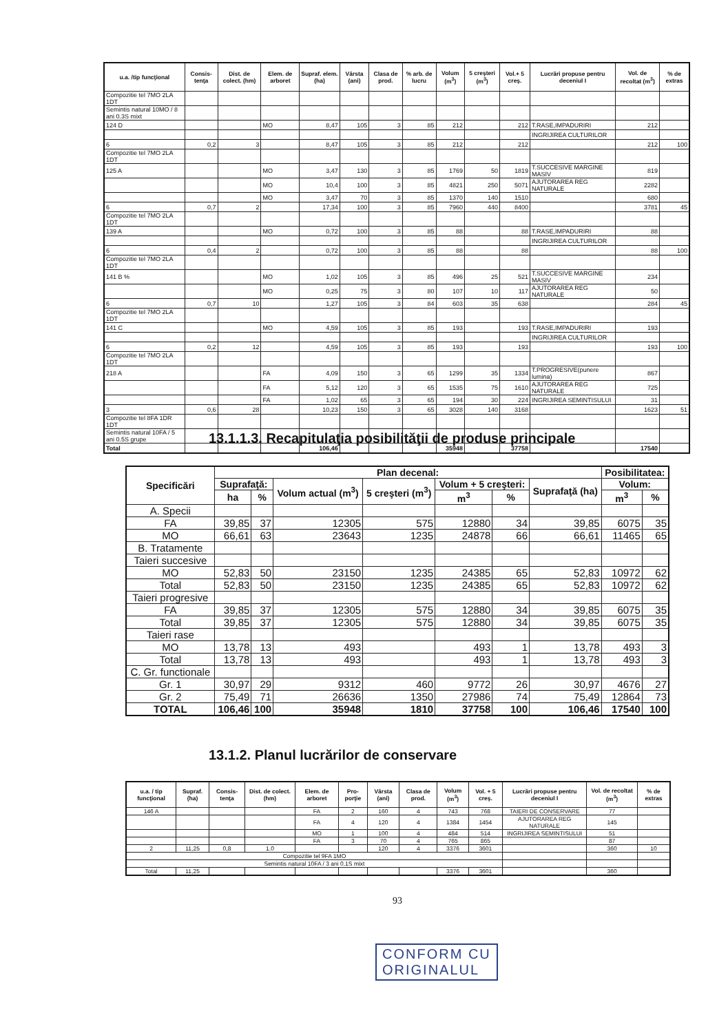| u.a. /tip funcţional | Consis-tenţa | Dist. de colect. (hm) | Elem. de arboret | Supraf. elem. (ha) | Vârsta (ani) | Clasa de prod. | % arb. de lucru | Volum (m<sup>3</sup>) | 5 creşteri (m<sup>3</sup>) | Vol.+ 5 creş. | Lucrări propuse pentru deceniul I | Vol. de recoltat (m<sup>3</sup>) | % de extras |
| --- | --- | --- | --- | --- | --- | --- | --- | --- | --- | --- | --- | --- | --- |
| Compozitie tel 7MO 2LA 1DT | | | | | | | | | | | | | |
| Semintis natural 10MO / 8 ani 0.3S mixt | | | | | | | | | | | | | |
| 124 D | | | MO | 8,47 | 105 | 3 | 85 | 212 | | 212 | T.RASE,IMPADURIRI | 212 | |
| | | | | | | | | | | | INGRIJIREA CULTURILOR | | |
| 6 | 0,2 | 3 | | 8,47 | 105 | 3 | 85 | 212 | | 212 | | 212 | 100 |
| Compozitie tel 7MO 2LA 1DT | | | | | | | | | | | | | |
| 125 A | | | MO | 3,47 | 130 | 3 | 85 | 1769 | 50 | 1819 | T.SUCCESIVE MARGINE MASIV | 819 | |
| | | | MO | 10,4 | 100 | 3 | 85 | 4821 | 250 | 5071 | AJUTORAREA REG NATURALE | 2282 | |
| | | | MO | 3,47 | 70 | 3 | 85 | 1370 | 140 | 1510 | | 680 | |
| 6 | 0,7 | 2 | | 17,34 | 100 | 3 | 85 | 7960 | 440 | 8400 | | 3781 | 45 |
| Compozitie tel 7MO 2LA 1DT | | | | | | | | | | | | | |
| 139 A | | | MO | 0,72 | 100 | 3 | 85 | 88 | | 88 | T.RASE,IMPADURIRI | 88 | |
| | | | | | | | | | | | INGRIJIREA CULTURILOR | | |
| 6 | 0,4 | 2 | | 0,72 | 100 | 3 | 85 | 88 | | 88 | | 88 | 100 |
| Compozitie tel 7MO 2LA 1DT | | | | | | | | | | | | | |
| 141 B % | | | MO | 1,02 | 105 | 3 | 85 | 496 | 25 | 521 | T.SUCCESIVE MARGINE MASIV | 234 | |
| | | | MO | 0,25 | 75 | 3 | 80 | 107 | 10 | 117 | AJUTORAREA REG NATURALE | 50 | |
| 6 | 0,7 | 10 | | 1,27 | 105 | 3 | 84 | 603 | 35 | 638 | | 284 | 45 |
| Compozitie tel 7MO 2LA 1DT | | | | | | | | | | | | | |
| 141 C | | | MO | 4,59 | 105 | 3 | 85 | 193 | | 193 | T.RASE,IMPADURIRI | 193 | |
| | | | | | | | | | | | INGRIJIREA CULTURILOR | | |
| 6 | 0,2 | 12 | | 4,59 | 105 | 3 | 85 | 193 | | 193 | | 193 | 100 |
| Compozitie tel 7MO 2LA 1DT | | | | | | | | | | | | | |
| 218 A | | | FA | 4,09 | 150 | 3 | 65 | 1299 | 35 | 1334 | T.PROGRESIVE(punere lumina) | 867 | |
| | | | FA | 5,12 | 120 | 3 | 65 | 1535 | 75 | 1610 | AJUTORAREA REG NATURALE | 725 | |
| | | | FA | 1,02 | 65 | 3 | 65 | 194 | 30 | 224 | INGRIJIREA SEMINTISULUI | 31 | |
| 3 | 0,6 | 28 | | 10,23 | 150 | 3 | 65 | 3028 | 140 | 3168 | | 1623 | 51 |
| Compozitie tel 8FA 1DR 1DT | | | | | | | | | | | | | |
| Semintis natural 10FA / 5 ani 0.5S grupe | | | | | | | | | | | | | |
| Total | | | | 106,46 | | | | 35948 | | 37758 | | 17540 | |
13.1.1.3. Recapitulaţia posibilităţii de produse principale
| Specificări | Plan decenal: | | | | | | | Posibilitatea: | |
| --- | --- | --- | --- | --- | --- | --- | --- | --- | --- |
| | Suprafaţă: | | Volum actual (m<sup>3</sup>) | 5 creşteri (m<sup>3</sup>) | Volum + 5 creşteri: | | Suprafaţă (ha) | Volum: | |
| | ha | % | | | m<sup>3</sup> | % | | m<sup>3</sup> | % |
| A. Specii | | | | | | | | | |
| FA | 39,85 | 37 | 12305 | 575 | 12880 | 34 | 39,85 | 6075 | 35 |
| MO | 66,61 | 63 | 23643 | 1235 | 24878 | 66 | 66,61 | 11465 | 65 |
| B. Tratamente | | | | | | | | | |
| Taieri succesive | | | | | | | | | |
| MO | 52,83 | 50 | 23150 | 1235 | 24385 | 65 | 52,83 | 10972 | 62 |
| Total | 52,83 | 50 | 23150 | 1235 | 24385 | 65 | 52,83 | 10972 | 62 |
| Taieri progresive | | | | | | | | | |
| FA | 39,85 | 37 | 12305 | 575 | 12880 | 34 | 39,85 | 6075 | 35 |
| Total | 39,85 | 37 | 12305 | 575 | 12880 | 34 | 39,85 | 6075 | 35 |
| Taieri rase | | | | | | | | | |
| MO | 13,78 | 13 | 493 | | 493 | 1 | 13,78 | 493 | 3 |
| Total | 13,78 | 13 | 493 | | 493 | 1 | 13,78 | 493 | 3 |
| C. Gr. functionale | | | | | | | | | |
| Gr. 1 | 30,97 | 29 | 9312 | 460 | 9772 | 26 | 30,97 | 4676 | 27 |
| Gr. 2 | 75,49 | 71 | 26636 | 1350 | 27986 | 74 | 75,49 | 12864 | 73 |
| TOTAL | 106,46 | 100 | 35948 | 1810 | 37758 | 100 | 106,46 | 17540 | 100 |
13.1.2. Planul lucrărilor de conservare
| u.a. / tip funcţional | Supraf. (ha) | Consis-tenţa | Dist. de colect. (hm) | Elem. de arboret | Pro-porţie | Vârsta (ani) | Clasa de prod. | Volum (m<sup>3</sup>) | Vol. + 5 creş. | Lucrări propuse pentru deceniul I | Vol. de recoltat (m<sup>3</sup>) | % de extras |
| --- | --- | --- | --- | --- | --- | --- | --- | --- | --- | --- | --- | --- |
| 146 A | | | | FA | 2 | 160 | 4 | 743 | 768 | TAIERI DE CONSERVARE | 77 | |
| | | | | FA | 4 | 120 | 4 | 1384 | 1454 | AJUTORAREA REG NATURALE | 145 | |
| | | | | MO | 1 | 100 | 4 | 484 | 514 | INGRIJIREA SEMINTISULUI | 51 | |
| | | | | FA | 3 | 70 | 4 | 765 | 865 | | 87 | |
| 2 | 11,25 | 0,8 | 1.0 | | | 120 | 4 | 3376 | 3601 | | 360 | 10 |
| Compozitie tel 9FA 1MO | | | | | | | | | | | | |
| Semintis natural 10FA / 3 ani 0.1S mixt | | | | | | | | | | | | |
| Total | 11,25 | | | | | | | 3376 | 3601 | | 360 | |
93
CONFORM CU
ORIGINALUL